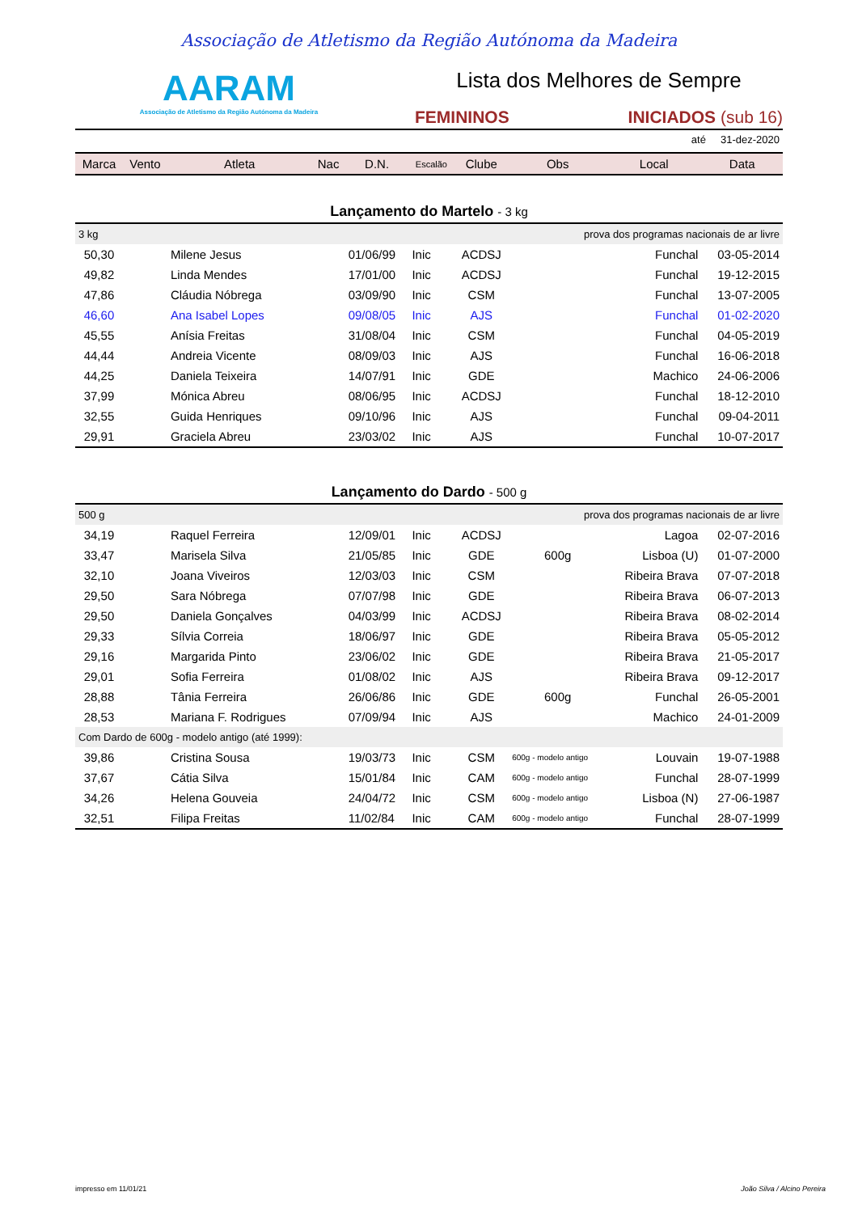Associação de Atletismo da Região Autónoma da Madeira
AARAM
Associação de Atletismo da Região Autónoma da Madeira
Lista dos Melhores de Sempre
FEMININOS INICIADOS (sub 16)
até 31-dez-2020
| Marca | Vento | Atleta | Nac | D.N. | Escalão | Clube | Obs | Local | Data |
| --- | --- | --- | --- | --- | --- | --- | --- | --- | --- |
| Lançamento do Martelo - 3 kg | | | | | | | | | |
| 3 kg | | | | | prova dos programas nacionais de ar livre | | | | |
| 50,30 | | Milene Jesus | | 01/06/99 | Inic | ACDSJ | | Funchal | 03-05-2014 |
| 49,82 | | Linda Mendes | | 17/01/00 | Inic | ACDSJ | | Funchal | 19-12-2015 |
| 47,86 | | Cláudia Nóbrega | | 03/09/90 | Inic | CSM | | Funchal | 13-07-2005 |
| 46,60 | | Ana Isabel Lopes | | 09/08/05 | Inic | AJS | | Funchal | 01-02-2020 |
| 45,55 | | Anísia Freitas | | 31/08/04 | Inic | CSM | | Funchal | 04-05-2019 |
| 44,44 | | Andreia Vicente | | 08/09/03 | Inic | AJS | | Funchal | 16-06-2018 |
| 44,25 | | Daniela Teixeira | | 14/07/91 | Inic | GDE | | Machico | 24-06-2006 |
| 37,99 | | Mónica Abreu | | 08/06/95 | Inic | ACDSJ | | Funchal | 18-12-2010 |
| 32,55 | | Guida Henriques | | 09/10/96 | Inic | AJS | | Funchal | 09-04-2011 |
| 29,91 | | Graciela Abreu | | 23/03/02 | Inic | AJS | | Funchal | 10-07-2017 |
| Lançamento do Dardo - 500 g | | | | | | | | | |
| 500 g | | | | | prova dos programas nacionais de ar livre | | | | |
| 34,19 | | Raquel Ferreira | | 12/09/01 | Inic | ACDSJ | | Lagoa | 02-07-2016 |
| 33,47 | | Marisela Silva | | 21/05/85 | Inic | GDE | 600g | Lisboa (U) | 01-07-2000 |
| 32,10 | | Joana Viveiros | | 12/03/03 | Inic | CSM | | Ribeira Brava | 07-07-2018 |
| 29,50 | | Sara Nóbrega | | 07/07/98 | Inic | GDE | | Ribeira Brava | 06-07-2013 |
| 29,50 | | Daniela Gonçalves | | 04/03/99 | Inic | ACDSJ | | Ribeira Brava | 08-02-2014 |
| 29,33 | | Sílvia Correia | | 18/06/97 | Inic | GDE | | Ribeira Brava | 05-05-2012 |
| 29,16 | | Margarida Pinto | | 23/06/02 | Inic | GDE | | Ribeira Brava | 21-05-2017 |
| 29,01 | | Sofia Ferreira | | 01/08/02 | Inic | AJS | | Ribeira Brava | 09-12-2017 |
| 28,88 | | Tânia Ferreira | | 26/06/86 | Inic | GDE | 600g | Funchal | 26-05-2001 |
| 28,53 | | Mariana F. Rodrigues | | 07/09/94 | Inic | AJS | | Machico | 24-01-2009 |
| Com Dardo de 600g - modelo antigo (até 1999): | | | | | | | | | |
| 39,86 | | Cristina Sousa | | 19/03/73 | Inic | CSM | 600g - modelo antigo | Louvain | 19-07-1988 |
| 37,67 | | Cátia Silva | | 15/01/84 | Inic | CAM | 600g - modelo antigo | Funchal | 28-07-1999 |
| 34,26 | | Helena Gouveia | | 24/04/72 | Inic | CSM | 600g - modelo antigo | Lisboa (N) | 27-06-1987 |
| 32,51 | | Filipa Freitas | | 11/02/84 | Inic | CAM | 600g - modelo antigo | Funchal | 28-07-1999 |
impresso em 11/01/21 João Silva / Alcino Pereira